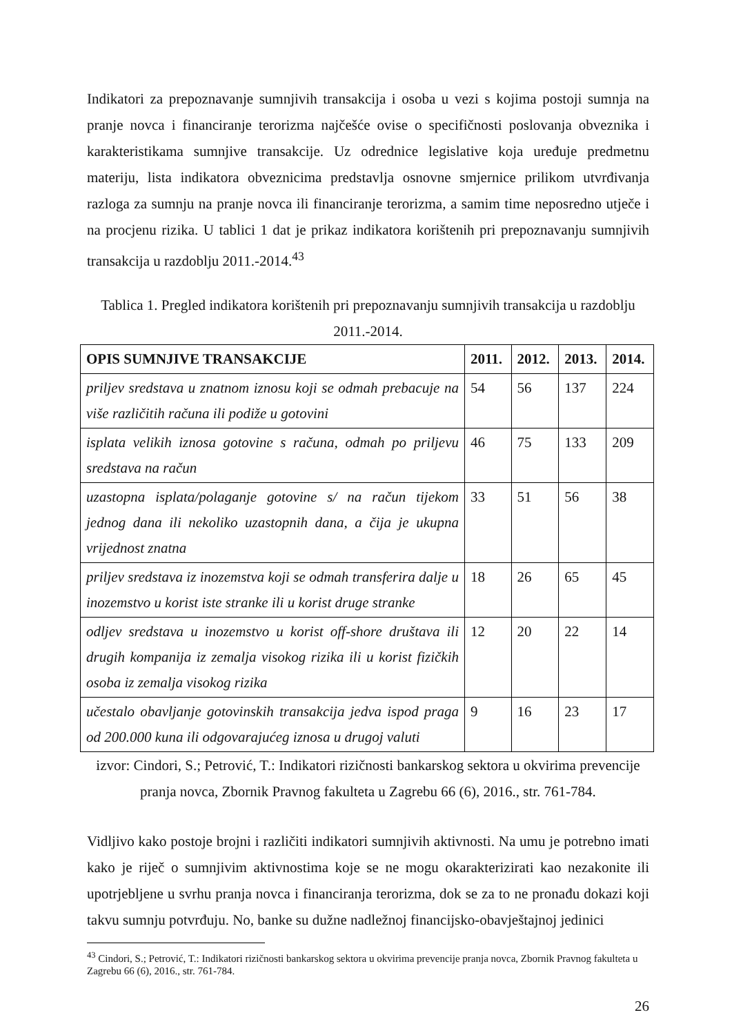Indikatori za prepoznavanje sumnjivih transakcija i osoba u vezi s kojima postoji sumnja na pranje novca i financiranje terorizma najčešće ovise o specifičnosti poslovanja obveznika i karakteristikama sumnjive transakcije. Uz odrednice legislative koja uređuje predmetnu materiju, lista indikatora obveznicima predstavlja osnovne smjernice prilikom utvrđivanja razloga za sumnju na pranje novca ili financiranje terorizma, a samim time neposredno utječe i na procjenu rizika. U tablici 1 dat je prikaz indikatora korištenih pri prepoznavanju sumnjivih transakcija u razdoblju 2011.-2014.<sup>43</sup>
Tablica 1. Pregled indikatora korištenih pri prepoznavanju sumnjivih transakcija u razdoblju 2011.-2014.
| OPIS SUMNJIVE TRANSAKCIJE | 2011. | 2012. | 2013. | 2014. |
| --- | --- | --- | --- | --- |
| priljev sredstava u znatnom iznosu koji se odmah prebacuje na više različitih računa ili podiže u gotovini | 54 | 56 | 137 | 224 |
| isplata velikih iznosa gotovine s računa, odmah po priljevu sredstava na račun | 46 | 75 | 133 | 209 |
| uzastopna isplata/polaganje gotovine s/ na račun tijekom jednog dana ili nekoliko uzastopnih dana, a čija je ukupna vrijednost znatna | 33 | 51 | 56 | 38 |
| priljev sredstava iz inozemstva koji se odmah transferira dalje u inozemstvo u korist iste stranke ili u korist druge stranke | 18 | 26 | 65 | 45 |
| odljev sredstava u inozemstvo u korist off-shore društava ili drugih kompanija iz zemalja visokog rizika ili u korist fizičkih osoba iz zemalja visokog rizika | 12 | 20 | 22 | 14 |
| učestalo obavljanje gotovinskih transakcija jedva ispod praga od 200.000 kuna ili odgovarajućeg iznosa u drugoj valuti | 9 | 16 | 23 | 17 |
izvor: Cindori, S.; Petrović, T.: Indikatori rizičnosti bankarskog sektora u okvirima prevencije pranja novca, Zbornik Pravnog fakulteta u Zagrebu 66 (6), 2016., str. 761-784.
Vidljivo kako postoje brojni i različiti indikatori sumnjivih aktivnosti. Na umu je potrebno imati kako je riječ o sumnjivim aktivnostima koje se ne mogu okarakterizirati kao nezakonite ili upotrjebljene u svrhu pranja novca i financiranja terorizma, dok se za to ne pronađu dokazi koji takvu sumnju potvrđuju. No, banke su dužne nadležnoj financijsko-obavještajnoj jedinici
<sup>43</sup> Cindori, S.; Petrović, T.: Indikatori rizičnosti bankarskog sektora u okvirima prevencije pranja novca, Zbornik Pravnog fakulteta u Zagrebu 66 (6), 2016., str. 761-784.
26